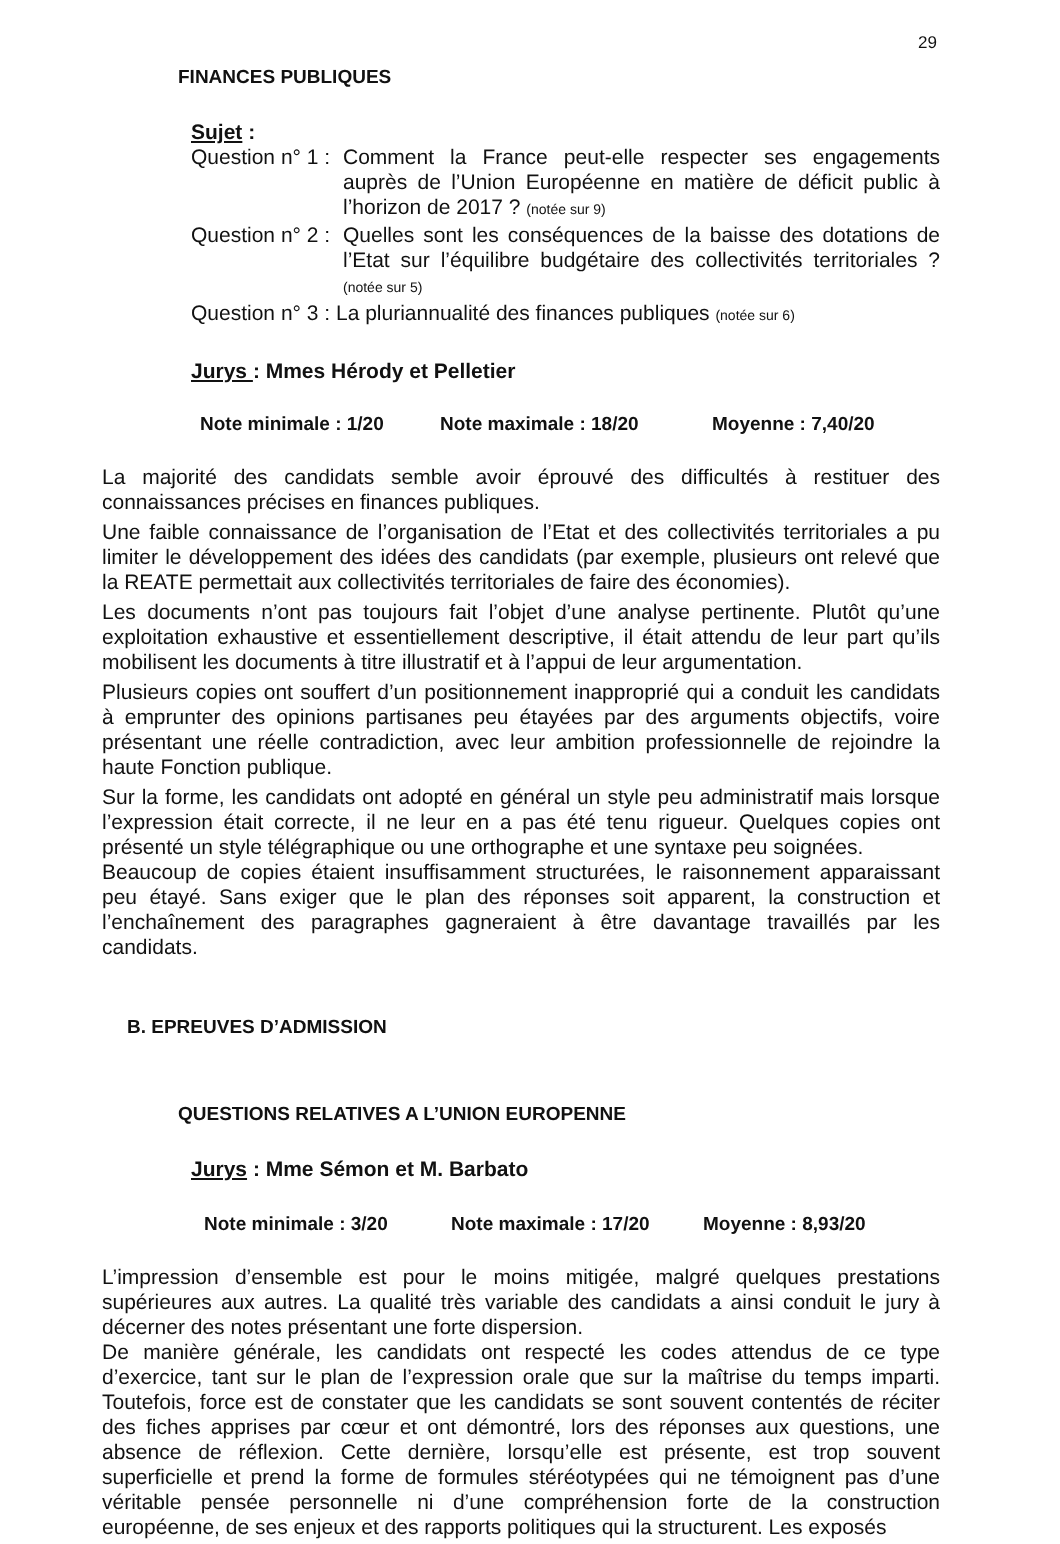29
FINANCES PUBLIQUES
Sujet :
Question n° 1 :
Comment la France peut-elle respecter ses engagements auprès de l’Union Européenne en matière de déficit public à l’horizon de 2017 ? (notée sur 9)
Question n° 2 :
Quelles sont les conséquences de la baisse des dotations de l’Etat sur l’équilibre budgétaire des collectivités territoriales ? (notée sur 5)
Question n° 3 : La pluriannualité des finances publiques (notée sur 6)
Jurys : Mmes Hérody et Pelletier
Note minimale : 1/20 Note maximale : 18/20 Moyenne : 7,40/20
La majorité des candidats semble avoir éprouvé des difficultés à restituer des connaissances précises en finances publiques.
Une faible connaissance de l’organisation de l’Etat et des collectivités territoriales a pu limiter le développement des idées des candidats (par exemple, plusieurs ont relevé que la REATE permettait aux collectivités territoriales de faire des économies).
Les documents n’ont pas toujours fait l’objet d’une analyse pertinente. Plutôt qu’une exploitation exhaustive et essentiellement descriptive, il était attendu de leur part qu’ils mobilisent les documents à titre illustratif et à l’appui de leur argumentation.
Plusieurs copies ont souffert d’un positionnement inapproprié qui a conduit les candidats à emprunter des opinions partisanes peu étayées par des arguments objectifs, voire présentant une réelle contradiction, avec leur ambition professionnelle de rejoindre la haute Fonction publique.
Sur la forme, les candidats ont adopté en général un style peu administratif mais lorsque l’expression était correcte, il ne leur en a pas été tenu rigueur. Quelques copies ont présenté un style télégraphique ou une orthographe et une syntaxe peu soignées.
Beaucoup de copies étaient insuffisamment structurées, le raisonnement apparaissant peu étayé. Sans exiger que le plan des réponses soit apparent, la construction et l’enchaînement des paragraphes gagneraient à être davantage travaillés par les candidats.
B. EPREUVES D’ADMISSION
QUESTIONS RELATIVES A L’UNION EUROPENNE
Jurys : Mme Sémon et M. Barbato
Note minimale : 3/20 Note maximale : 17/20 Moyenne : 8,93/20
L’impression d’ensemble est pour le moins mitigée, malgré quelques prestations supérieures aux autres. La qualité très variable des candidats a ainsi conduit le jury à décerner des notes présentant une forte dispersion.
De manière générale, les candidats ont respecté les codes attendus de ce type d’exercice, tant sur le plan de l’expression orale que sur la maîtrise du temps imparti. Toutefois, force est de constater que les candidats se sont souvent contentés de réciter des fiches apprises par cœur et ont démontré, lors des réponses aux questions, une absence de réflexion. Cette dernière, lorsqu’elle est présente, est trop souvent superficielle et prend la forme de formules stéréotypées qui ne témoignent pas d’une véritable pensée personnelle ni d’une compréhension forte de la construction européenne, de ses enjeux et des rapports politiques qui la structurent. Les exposés